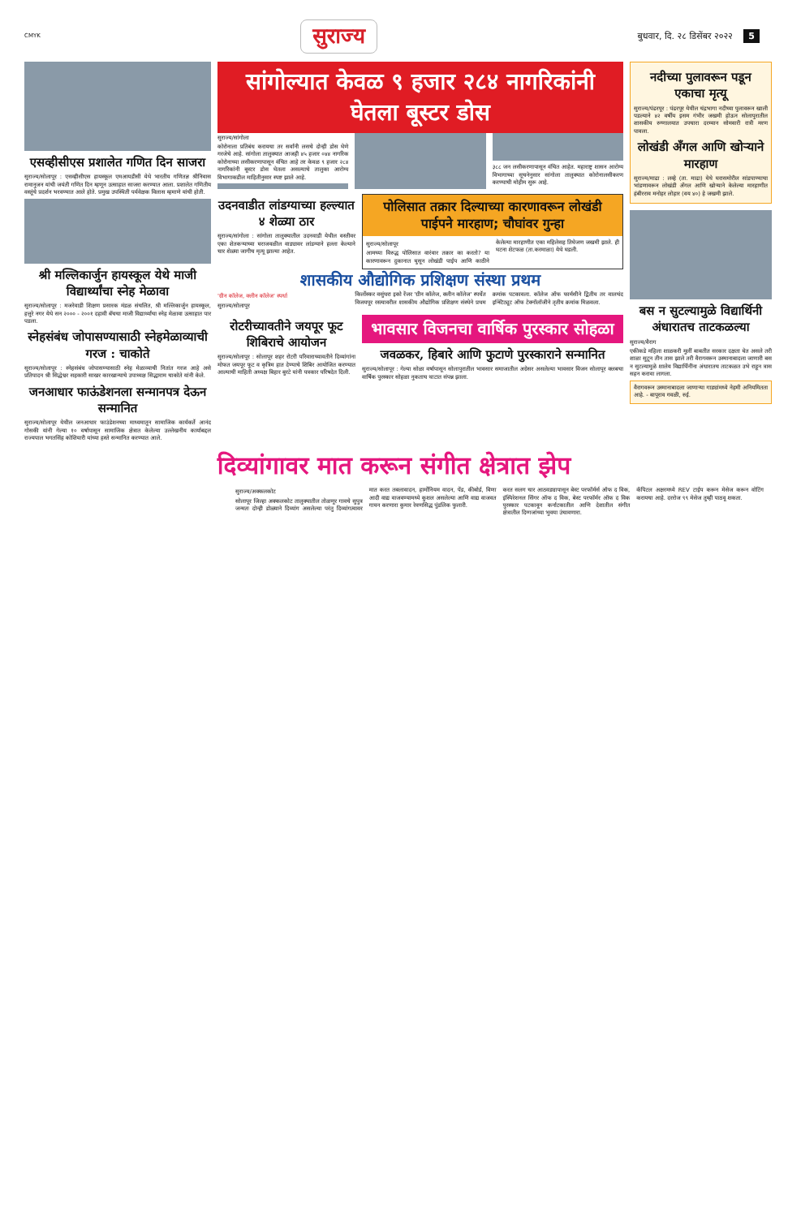CMYK सुराज्य बुधवार, दि. २८ डिसेंबर २०२२ 5
एसव्हीसीएस प्रशालेत गणित दिन साजरा
सुराज्य/सोलापूर : एसव्हीसीएस हायस्कूल एमआयडीसी येथे भारतीय गणितज्ञ श्रीनिवास रामानुजन यांची जयंती गणित दिन म्हणून उत्साहात साजरा करण्यात आला. प्रशालेत गणितीय वस्तूंचे प्रदर्शन भरवण्यात आले होते. प्रमुख उपस्थिती पर्यवेक्षक विलास म्हमाणे यांची होती.
श्री मल्लिकार्जुन हायस्कूल येथे माजी विद्यार्थ्यांचा स्नेह मेळावा
सुराज्य/सोलापूर : मजरेवाडी शिक्षण प्रसारक मंडळ संचलित, श्री मल्लिकार्जुन हायस्कूल, हत्तुरे नगर येथे सन २००० - २००१ दहावी बॅचचा माजी विद्यार्थ्यांचा स्नेह मेळावा उत्साहात पार पडला.
स्नेहसंबंध जोपासण्यासाठी स्नेहमेळाव्याची गरज : चाकोते
सुराज्य/सोलापूर : स्नेहसंबंध जोपासण्यासाठी स्नेह मेळाव्याची नितांत गरज आहे असे प्रतिपादन श्री सिद्धेश्वर सहकारी साखर कारखान्याचे उपाध्यक्ष सिद्धाराम चाकोते यांनी केले.
जनआधार फाऊंडेशनला सन्मानपत्र देऊन सन्मानित
सुराज्य/सोलापूर येथील जनआधार फाउंडेशनच्या माध्यमातून सामाजिक कार्यकर्ते आनंद गोसकी यांनी गेल्या १० वर्षापासून सामाजिक क्षेत्रात केलेल्या उल्लेखनीय कार्याबद्दल राज्यपाल भगतसिंह कोशियारी यांच्या हस्ते सन्मानित करण्यात आले.
सांगोल्यात केवळ ९ हजार २८४ नागरिकांनी घेतला बूस्टर डोस
सुराज्य/सांगोला
कोरोनाला प्रतिबंध करायचा तर सर्वांनी लसचे दोन्ही डोस घेणे गरजेचे आहे. सांगोला तालुक्यात आजही ४५ हजार ०४४ नागरिक कोरोनाच्या लसीकरणापासून वंचित आहे तर केवळ ९ हजार २८४ नागरिकांनी बूस्टर डोस घेतला असल्याचे तालुका आरोग्य विभागाकडील माहितीनुसार स्पष्ट झाले आहे.
३८८ जन लसीकरणापासून वंचित आहेत. महाराष्ट्र शासन आरोग्य विभागाच्या सूचनेनुसार सांगोला तालुक्यात कोरोनालसीकरण करण्याची मोहीम सुरू आहे.
उदनवाडीत लांडग्याच्या हल्ल्यात ४ शेळ्या ठार
सुराज्य/सांगोला : सांगोला तालुक्यातील उदनवाडी येथील वस्तीवर एका शेतकऱ्याच्या घराजवळील वाड्यावर लांडग्याने हल्ला केल्याने चार शेळ्या जागीच मृत्यू झाल्या आहेत.
पोलिसात तक्रार दिल्याच्या कारणावरून लोखंडी पाईपने मारहाण; चौघांवर गुन्हा
सुराज्य/सोलापूर
आमच्या विरुद्ध पोलिसात वारंवार तक्रार का करतो? या कारणावरून दुकानात घुसून लोखंडी पाईप आणि काठीने केलेल्या मारहाणीत एका महिलेसह तिघेजण जखमी झाले. ही घटना शेटफळ (ता.करमाळा) येथे घडली.
शासकीय औद्योगिक प्रशिक्षण संस्था प्रथम
'ग्रीन कॉलेज, क्लीन कॉलेज' स्पर्धा
सुराज्य/सोलापूर
किर्लोस्कर वसुंधरा इको रेंजर 'ग्रीन कॉलेज, क्लीन कॉलेज' स्पर्धेत विजयपूर रस्त्यावरील शासकीय औद्योगिक प्रशिक्षण संस्थेने प्रथम क्रमांक पटकावला. कॉलेज ऑफ फार्मसीने द्वितीय तर वालचंद इन्स्टिट्यूट ऑफ टेक्नॉलॉजीने तृतीय क्रमांक मिळवला.
रोटरीच्यावतीने जयपूर फूट शिबिराचे आयोजन
सुराज्य/सोलापूर : सोलापूर शहर रोटरी परिवाराच्यावतीने दिव्यांगांना मोफत जयपूर फूट व कृत्रिम हात देण्याचे शिबिर आयोजित करण्यात आल्याची माहिती अध्यक्ष बिहार बुरटे यांनी पत्रकार परिषदेत दिली.
भावसार विजनचा वार्षिक पुरस्कार सोहळा
जवळकर, हिबारे आणि फुटाणे पुरस्काराने सन्मानित
सुराज्य/सोलापूर : गेल्या सोळा वर्षापासून सोलापुरातील भावसार समाजातील अग्रेसर असलेल्या भावसार विजन सोलापूर क्लबचा वार्षिक पुरस्कार सोहळा नुकताच थाटात संपन्न झाला.
नदीच्या पुलावरून पडून एकाचा मृत्यू
सुराज्य/पंढरपूर : पंढरपूर येथील चंद्रभागा नदीच्या पुलावरून खाली पडल्याने ४२ वर्षीय इसम गंभीर जखमी होऊन सोलापुरातील शासकीय रुग्णालयात उपचारा दरम्यान सोमवारी रात्री मरण पावला.
लोखंडी अँगल आणि खोऱ्याने मारहाण
सुराज्य/माढा : लव्हे (ता. माढा) येथे घरासमोरील सांडपाण्याचा भांडणावरून लोखंडी अँगल आणि खोऱ्याने केलेल्या मारहाणीत हंबीरराव मनोहर लोहार (वय ४०) हे जखमी झाले.
बस न सुटल्यामुळे विद्यार्थिनी अंधारातच ताटकळल्या
सुराज्य/वैराग
एकीकडे महिला शाळकरी मुलीं बाबतीत सरकार दक्षता घेत असले तरी शाळा सुटून तीन तास झाले तरी वैरागवरून उस्मानाबादला जाणारी बस न सुटल्यामुळे शालेय विद्यार्थिनींना अंधारातच ताटकळत उभे राहून त्रास सहन करावा लागला.
वैरागवरून उस्मानाबादला जाणाऱ्या गाड्यांमध्ये नेहमी अनियमितता आहे. - बापूराव गवळी, रुई.
दिव्यांगावर मात करून संगीत क्षेत्रात झेप
सुराज्य/अक्कलकोट
सोलापूर जिल्हा अक्कलकोट तालुक्यातील तोळणूर गावचे सुपुत्र जन्मतः दोन्ही डोळ्याने दिव्यांग असलेल्या परंतु दिव्यांगत्वावर मात करत तबलावादन, हार्मोनियम वादन, पेंड, कीबोर्ड, विणा आदी वाद्य वाजवण्यामध्ये कुशल असलेल्या आणि वाद्य वाजवत गायन करणारा कुमार रेवणसिद्ध पुंडलिक फुलारी.
करत सलग चार आठवड्यापासून बेस्ट परफॉर्मर्स ऑफ द विक, इंस्पिरेशनल सिंगर ऑफ द विक, बेस्ट परफॉर्मर ऑफ द विक पुरस्कार पटकावून कर्नाटकातील आणि देशातील संगीत क्षेत्रातील दिग्गजांच्या भुवया उंचावणारा.
कॅपिटल अक्षरमध्ये REV टाईप करून मेसेज करून वोटिंग करायचा आहे. दररोज ९९ मेसेज तुम्ही पाठवू शकता.